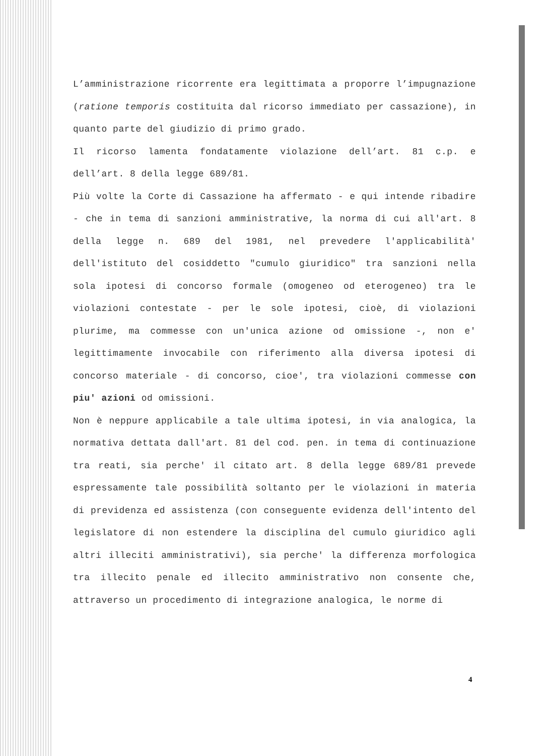L’amministrazione ricorrente era legittimata a proporre l’impugnazione (ratione temporis costituita dal ricorso immediato per cassazione), in quanto parte del giudizio di primo grado.
Il ricorso lamenta fondatamente violazione dell’art. 81 c.p. e dell’art. 8 della legge 689/81.
Più volte la Corte di Cassazione ha affermato - e qui intende ribadire - che in tema di sanzioni amministrative, la norma di cui all'art. 8 della legge n. 689 del 1981, nel prevedere l'applicabilità' dell'istituto del cosiddetto "cumulo giuridico" tra sanzioni nella sola ipotesi di concorso formale (omogeneo od eterogeneo) tra le violazioni contestate - per le sole ipotesi, cioè, di violazioni plurime, ma commesse con un'unica azione od omissione -, non e' legittimamente invocabile con riferimento alla diversa ipotesi di concorso materiale - di concorso, cioe', tra violazioni commesse con piu' azioni od omissioni.
Non è neppure applicabile a tale ultima ipotesi, in via analogica, la normativa dettata dall'art. 81 del cod. pen. in tema di continuazione tra reati, sia perche' il citato art. 8 della legge 689/81 prevede espressamente tale possibilità soltanto per le violazioni in materia di previdenza ed assistenza (con conseguente evidenza dell'intento del legislatore di non estendere la disciplina del cumulo giuridico agli altri illeciti amministrativi), sia perche' la differenza morfologica tra illecito penale ed illecito amministrativo non consente che, attraverso un procedimento di integrazione analogica, le norme di
4